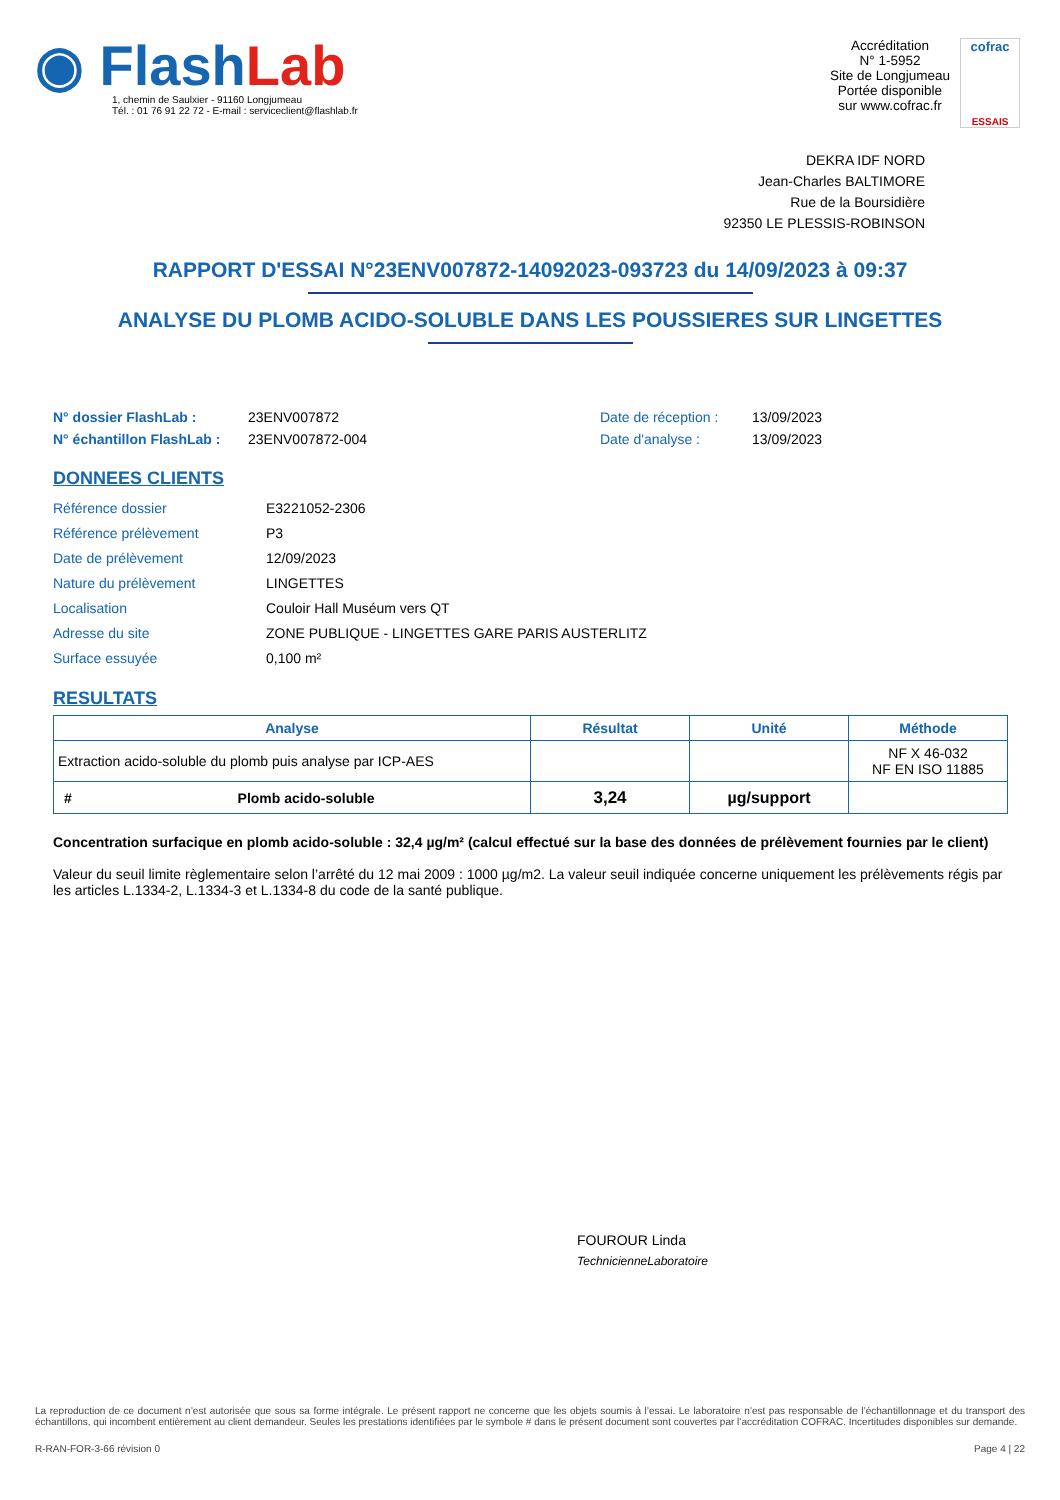◉ Flash Lab
1, chemin de Saulxier - 91160 Longjumeau
Tél. : 01 76 91 22 72 - E-mail : serviceclient@flashlab.fr
Accréditation
N° 1-5952
Site de Longjumeau
Portée disponible
sur www.cofrac.fr
cofrac
ESSAIS
DEKRA IDF NORD
Jean-Charles BALTIMORE
Rue de la Boursidière
92350 LE PLESSIS-ROBINSON
RAPPORT D'ESSAI N°23ENV007872-14092023-093723 du 14/09/2023 à 09:37
ANALYSE DU PLOMB ACIDO-SOLUBLE DANS LES POUSSIERES SUR LINGETTES
N° dossier FlashLab :
N° échantillon FlashLab :
23ENV007872
23ENV007872-004
Date de réception :
Date d'analyse :
13/09/2023
13/09/2023
DONNEES CLIENTS
| Référence dossier | E3221052-2306 |
| Référence prélèvement | P3 |
| Date de prélèvement | 12/09/2023 |
| Nature du prélèvement | LINGETTES |
| Localisation | Couloir Hall Muséum vers QT |
| Adresse du site | ZONE PUBLIQUE - LINGETTES GARE PARIS AUSTERLITZ |
| Surface essuyée | 0,100 m² |
RESULTATS
| Analyse | | Résultat | Unité | Méthode |
| --- | --- | --- | --- | --- |
| Extraction acido-soluble du plomb puis analyse par ICP-AES | | | | NF X 46-032 NF EN ISO 11885 |
| # | Plomb acido-soluble | 3,24 | µg/support | |
Concentration surfacique en plomb acido-soluble : 32,4 µg/m² (calcul effectué sur la base des données de prélèvement fournies par le client)
Valeur du seuil limite règlementaire selon l’arrêté du 12 mai 2009 : 1000 µg/m2. La valeur seuil indiquée concerne uniquement les prélèvements régis par les articles L.1334-2, L.1334-3 et L.1334-8 du code de la santé publique.
FOUROUR Linda
TechnicienneLaboratoire
La reproduction de ce document n’est autorisée que sous sa forme intégrale. Le présent rapport ne concerne que les objets soumis à l’essai. Le laboratoire n’est pas responsable de l’échantillonnage et du transport des échantillons, qui incombent entièrement au client demandeur. Seules les prestations identifiées par le symbole # dans le présent document sont couvertes par l’accréditation COFRAC. Incertitudes disponibles sur demande.
R-RAN-FOR-3-66 révision 0 Page 4 | 22